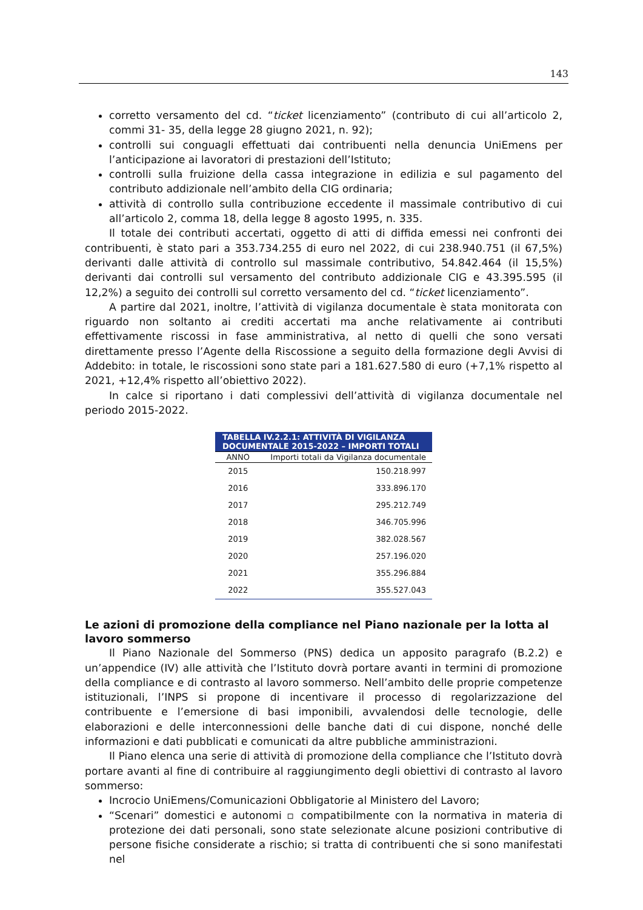143
corretto versamento del cd. “ticket licenziamento” (contributo di cui all’articolo 2, commi 31- 35, della legge 28 giugno 2021, n. 92);
controlli sui conguagli effettuati dai contribuenti nella denuncia UniEmens per l’anticipazione ai lavoratori di prestazioni dell’Istituto;
controlli sulla fruizione della cassa integrazione in edilizia e sul pagamento del contributo addizionale nell’ambito della CIG ordinaria;
attività di controllo sulla contribuzione eccedente il massimale contributivo di cui all’articolo 2, comma 18, della legge 8 agosto 1995, n. 335.
Il totale dei contributi accertati, oggetto di atti di diffida emessi nei confronti dei contribuenti, è stato pari a 353.734.255 di euro nel 2022, di cui 238.940.751 (il 67,5%) derivanti dalle attività di controllo sul massimale contributivo, 54.842.464 (il 15,5%) derivanti dai controlli sul versamento del contributo addizionale CIG e 43.395.595 (il 12,2%) a seguito dei controlli sul corretto versamento del cd. “ticket licenziamento”.
A partire dal 2021, inoltre, l’attività di vigilanza documentale è stata monitorata con riguardo non soltanto ai crediti accertati ma anche relativamente ai contributi effettivamente riscossi in fase amministrativa, al netto di quelli che sono versati direttamente presso l’Agente della Riscossione a seguito della formazione degli Avvisi di Addebito: in totale, le riscossioni sono state pari a 181.627.580 di euro (+7,1% rispetto al 2021, +12,4% rispetto all’obiettivo 2022).
In calce si riportano i dati complessivi dell’attività di vigilanza documentale nel periodo 2015-2022.
| TABELLA IV.2.2.1: ATTIVITÀ DI VIGILANZA DOCUMENTALE 2015-2022 – IMPORTI TOTALI | |
| --- | --- |
| ANNO | Importi totali da Vigilanza documentale |
| 2015 | 150.218.997 |
| 2016 | 333.896.170 |
| 2017 | 295.212.749 |
| 2018 | 346.705.996 |
| 2019 | 382.028.567 |
| 2020 | 257.196.020 |
| 2021 | 355.296.884 |
| 2022 | 355.527.043 |
Le azioni di promozione della compliance nel Piano nazionale per la lotta al lavoro sommerso
Il Piano Nazionale del Sommerso (PNS) dedica un apposito paragrafo (B.2.2) e un’appendice (IV) alle attività che l’Istituto dovrà portare avanti in termini di promozione della compliance e di contrasto al lavoro sommerso. Nell’ambito delle proprie competenze istituzionali, l’INPS si propone di incentivare il processo di regolarizzazione del contribuente e l’emersione di basi imponibili, avvalendosi delle tecnologie, delle elaborazioni e delle interconnessioni delle banche dati di cui dispone, nonché delle informazioni e dati pubblicati e comunicati da altre pubbliche amministrazioni.
Il Piano elenca una serie di attività di promozione della compliance che l’Istituto dovrà portare avanti al fine di contribuire al raggiungimento degli obiettivi di contrasto al lavoro sommerso:
Incrocio UniEmens/Comunicazioni Obbligatorie al Ministero del Lavoro;
“Scenari” domestici e autonomi ▫ compatibilmente con la normativa in materia di protezione dei dati personali, sono state selezionate alcune posizioni contributive di persone fisiche considerate a rischio; si tratta di contribuenti che si sono manifestati nel